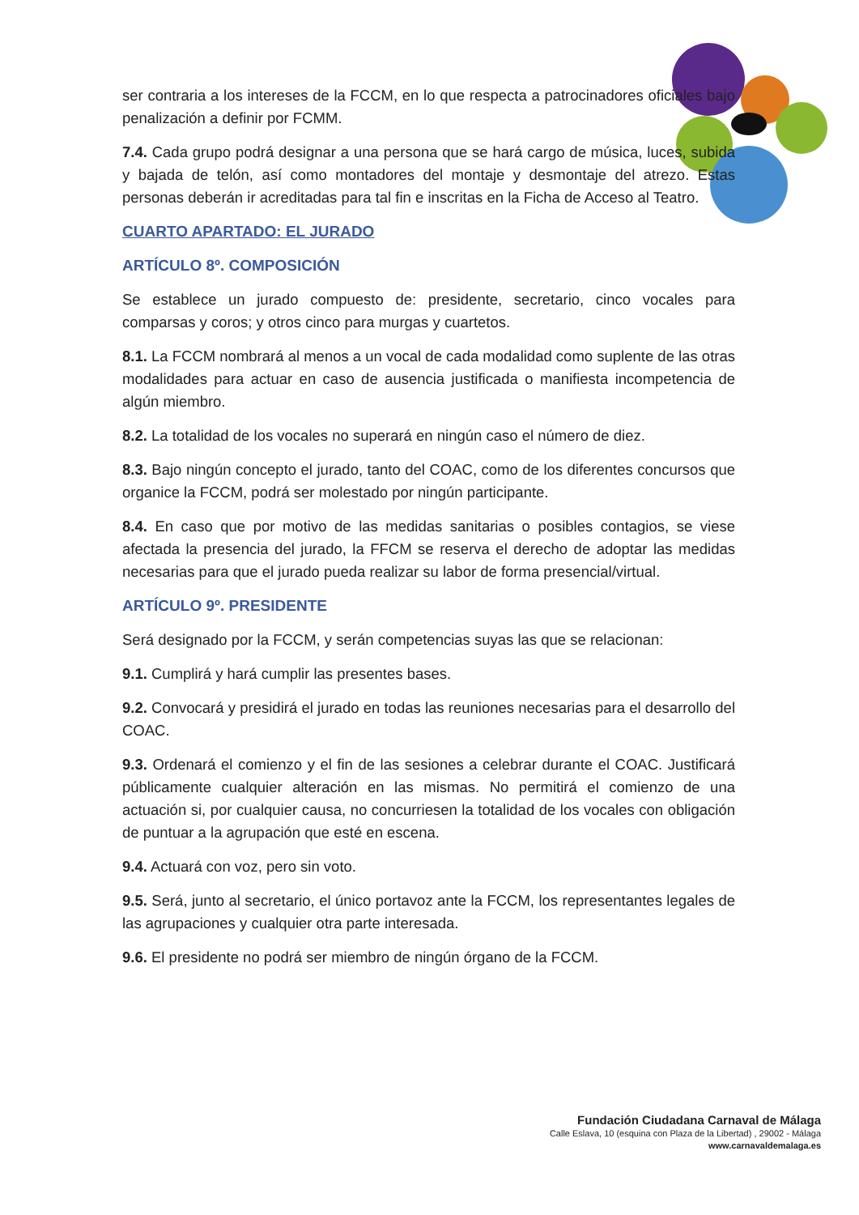ser contraria a los intereses de la FCCM, en lo que respecta a patrocinadores oficiales bajo penalización a definir por FCMM.
7.4. Cada grupo podrá designar a una persona que se hará cargo de música, luces, subida y bajada de telón, así como montadores del montaje y desmontaje del atrezo. Estas personas deberán ir acreditadas para tal fin e inscritas en la Ficha de Acceso al Teatro.
CUARTO APARTADO: EL JURADO
ARTÍCULO 8º. COMPOSICIÓN
Se establece un jurado compuesto de: presidente, secretario, cinco vocales para comparsas y coros; y otros cinco para murgas y cuartetos.
8.1. La FCCM nombrará al menos a un vocal de cada modalidad como suplente de las otras modalidades para actuar en caso de ausencia justificada o manifiesta incompetencia de algún miembro.
8.2. La totalidad de los vocales no superará en ningún caso el número de diez.
8.3. Bajo ningún concepto el jurado, tanto del COAC, como de los diferentes concursos que organice la FCCM, podrá ser molestado por ningún participante.
8.4. En caso que por motivo de las medidas sanitarias o posibles contagios, se viese afectada la presencia del jurado, la FFCM se reserva el derecho de adoptar las medidas necesarias para que el jurado pueda realizar su labor de forma presencial/virtual.
ARTÍCULO 9º. PRESIDENTE
Será designado por la FCCM, y serán competencias suyas las que se relacionan:
9.1. Cumplirá y hará cumplir las presentes bases.
9.2. Convocará y presidirá el jurado en todas las reuniones necesarias para el desarrollo del COAC.
9.3. Ordenará el comienzo y el fin de las sesiones a celebrar durante el COAC. Justificará públicamente cualquier alteración en las mismas. No permitirá el comienzo de una actuación si, por cualquier causa, no concurriesen la totalidad de los vocales con obligación de puntuar a la agrupación que esté en escena.
9.4. Actuará con voz, pero sin voto.
9.5. Será, junto al secretario, el único portavoz ante la FCCM, los representantes legales de las agrupaciones y cualquier otra parte interesada.
9.6. El presidente no podrá ser miembro de ningún órgano de la FCCM.
Fundación Ciudadana Carnaval de Málaga
Calle Eslava, 10 (esquina con Plaza de la Libertad) , 29002 - Málaga
www.carnavaldemalaga.es